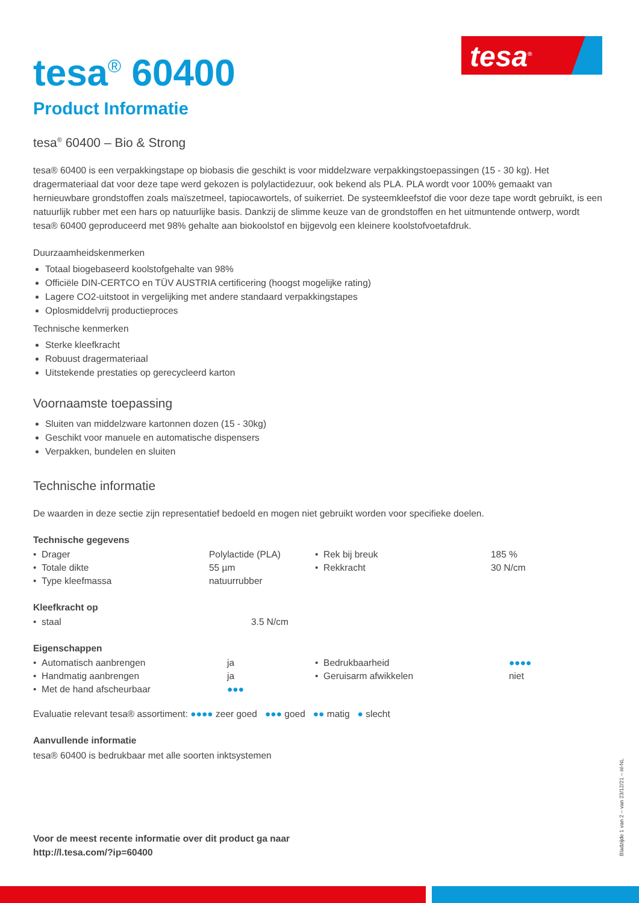tesa<sup>®</sup>
tesa<sup>®</sup> 60400
Product Informatie
tesa<sup>®</sup> 60400 – Bio & Strong
tesa® 60400 is een verpakkingstape op biobasis die geschikt is voor middelzware verpakkingstoepassingen (15 - 30 kg). Het dragermateriaal dat voor deze tape werd gekozen is polylactidezuur, ook bekend als PLA. PLA wordt voor 100% gemaakt van hernieuwbare grondstoffen zoals maïszetmeel, tapiocawortels, of suikerriet. De systeemkleefstof die voor deze tape wordt gebruikt, is een natuurlijk rubber met een hars op natuurlijke basis. Dankzij de slimme keuze van de grondstoffen en het uitmuntende ontwerp, wordt tesa® 60400 geproduceerd met 98% gehalte aan biokoolstof en bijgevolg een kleinere koolstofvoetafdruk.
Duurzaamheidskenmerken
Totaal biogebaseerd koolstofgehalte van 98%
Officiële DIN-CERTCO en TÜV AUSTRIA certificering (hoogst mogelijke rating)
Lagere CO2-uitstoot in vergelijking met andere standaard verpakkingstapes
Oplosmiddelvrij productieproces
Technische kenmerken
Sterke kleefkracht
Robuust dragermateriaal
Uitstekende prestaties op gerecycleerd karton
Voornaamste toepassing
Sluiten van middelzware kartonnen dozen (15 - 30kg)
Geschikt voor manuele en automatische dispensers
Verpakken, bundelen en sluiten
Technische informatie
De waarden in deze sectie zijn representatief bedoeld en mogen niet gebruikt worden voor specifieke doelen.
Technische gegevens
| • Drager | Polylactide (PLA) | • Rek bij breuk | 185 % |
| • Totale dikte | 55 µm | • Rekkracht | 30 N/cm |
| • Type kleefmassa | natuurrubber | | |
Kleefkracht op
| • staal | 3.5 N/cm |
Eigenschappen
| • Automatisch aanbrengen | ja | • Bedrukbaarheid | ●●●● |
| • Handmatig aanbrengen | ja | • Geruisarm afwikkelen | niet |
| • Met de hand afscheurbaar | ●●● | | |
Evaluatie relevant tesa® assortiment: ●●●● zeer goed ●●● goed ●● matig ● slecht
Aanvullende informatie
tesa® 60400 is bedrukbaar met alle soorten inktsystemen
Voor de meest recente informatie over dit product ga naar
http://l.tesa.com/?ip=60400
Bladzijde 1 van 2 – van 23/12/21 – nl-NL